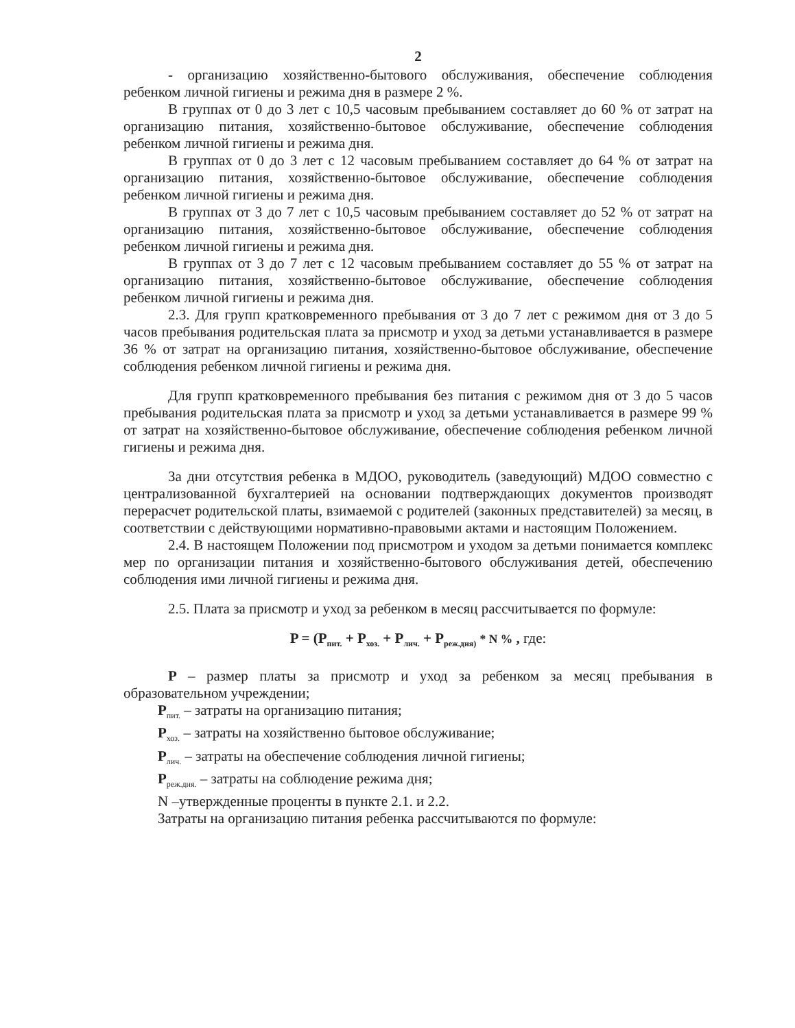2
- организацию хозяйственно-бытового обслуживания, обеспечение соблюдения ребенком личной гигиены и режима дня в размере 2 %.
В группах от 0 до 3 лет с 10,5 часовым пребыванием составляет до 60 % от затрат на организацию питания, хозяйственно-бытовое обслуживание, обеспечение соблюдения ребенком личной гигиены и режима дня.
В группах от 0 до 3 лет с 12 часовым пребыванием составляет до 64 % от затрат на организацию питания, хозяйственно-бытовое обслуживание, обеспечение соблюдения ребенком личной гигиены и режима дня.
В группах от 3 до 7 лет с 10,5 часовым пребыванием составляет до 52 % от затрат на организацию питания, хозяйственно-бытовое обслуживание, обеспечение соблюдения ребенком личной гигиены и режима дня.
В группах от 3 до 7 лет с 12 часовым пребыванием составляет до 55 % от затрат на организацию питания, хозяйственно-бытовое обслуживание, обеспечение соблюдения ребенком личной гигиены и режима дня.
2.3. Для групп кратковременного пребывания от 3 до 7 лет с режимом дня от 3 до 5 часов пребывания родительская плата за присмотр и уход за детьми устанавливается в размере 36 % от затрат на организацию питания, хозяйственно-бытовое обслуживание, обеспечение соблюдения ребенком личной гигиены и режима дня.
Для групп кратковременного пребывания без питания с режимом дня от 3 до 5 часов пребывания родительская плата за присмотр и уход за детьми устанавливается в размере 99 % от затрат на хозяйственно-бытовое обслуживание, обеспечение соблюдения ребенком личной гигиены и режима дня.
За дни отсутствия ребенка в МДОО, руководитель (заведующий) МДОО совместно с централизованной бухгалтерией на основании подтверждающих документов производят перерасчет родительской платы, взимаемой с родителей (законных представителей) за месяц, в соответствии с действующими нормативно-правовыми актами и настоящим Положением.
2.4. В настоящем Положении под присмотром и уходом за детьми понимается комплекс мер по организации питания и хозяйственно-бытового обслуживания детей, обеспечению соблюдения ими личной гигиены и режима дня.
2.5. Плата за присмотр и уход за ребенком в месяц рассчитывается по формуле:
P = (P<sub>пит.</sub> + P<sub>хоз.</sub> + P<sub>лич.</sub> + P<sub>реж.дня)</sub> * N % , где:
P – размер платы за присмотр и уход за ребенком за месяц пребывания в образовательном учреждении;
P<sub>пит.</sub> – затраты на организацию питания;
P<sub>хоз.</sub> – затраты на хозяйственно бытовое обслуживание;
P<sub>лич.</sub> – затраты на обеспечение соблюдения личной гигиены;
P<sub>реж.дня.</sub> – затраты на соблюдение режима дня;
N –утвержденные проценты в пункте 2.1. и 2.2.
Затраты на организацию питания ребенка рассчитываются по формуле: